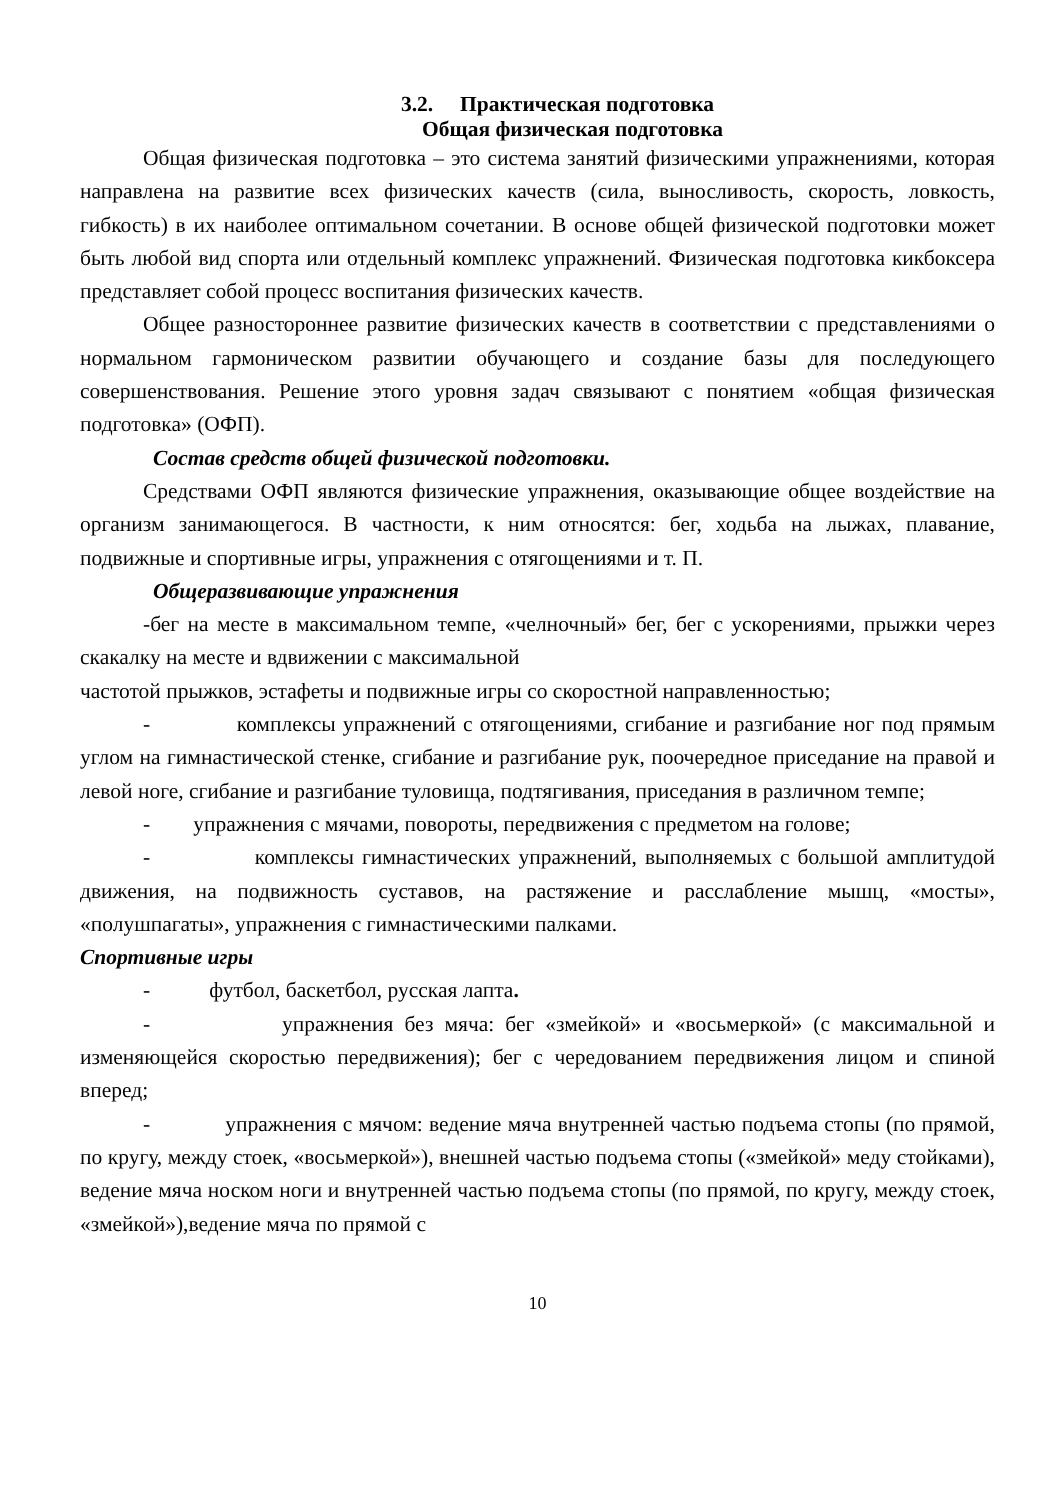3.2. Практическая подготовка
Общая физическая подготовка
Общая физическая подготовка – это система занятий физическими упражнениями, которая направлена на развитие всех физических качеств (сила, выносливость, скорость, ловкость, гибкость) в их наиболее оптимальном сочетании. В основе общей физической подготовки может быть любой вид спорта или отдельный комплекс упражнений. Физическая подготовка кикбоксера представляет собой процесс воспитания физических качеств.
Общее разностороннее развитие физических качеств в соответствии с представлениями о нормальном гармоническом развитии обучающего и создание базы для последующего совершенствования. Решение этого уровня задач связывают с понятием «общая физическая подготовка» (ОФП).
Состав средств общей физической подготовки.
Средствами ОФП являются физические упражнения, оказывающие общее воздействие на организм занимающегося. В частности, к ним относятся: бег, ходьба на лыжах, плавание, подвижные и спортивные игры, упражнения с отягощениями и т. П.
Общеразвивающие упражнения
-бег на месте в максимальном темпе, «челночный» бег, бег с ускорениями, прыжки через скакалку на месте и вдвижении с максимальной
частотой прыжков, эстафеты и подвижные игры со скоростной направленностью;
- комплексы упражнений с отягощениями, сгибание и разгибание ног под прямым углом на гимнастической стенке, сгибание и разгибание рук, поочередное приседание на правой и левой ноге, сгибание и разгибание туловища, подтягивания, приседания в различном темпе;
- упражнения с мячами, повороты, передвижения с предметом на голове;
- комплексы гимнастических упражнений, выполняемых с большой амплитудой движения, на подвижность суставов, на растяжение и расслабление мышц, «мосты», «полушпагаты», упражнения с гимнастическими палками.
Спортивные игры
- футбол, баскетбол, русская лапта.
- упражнения без мяча: бег «змейкой» и «восьмеркой» (с максимальной и изменяющейся скоростью передвижения); бег с чередованием передвижения лицом и спиной вперед;
- упражнения с мячом: ведение мяча внутренней частью подъема стопы (по прямой, по кругу, между стоек, «восьмеркой»), внешней частью подъема стопы («змейкой» меду стойками), ведение мяча носком ноги и внутренней частью подъема стопы (по прямой, по кругу, между стоек, «змейкой»),ведение мяча по прямой с
10